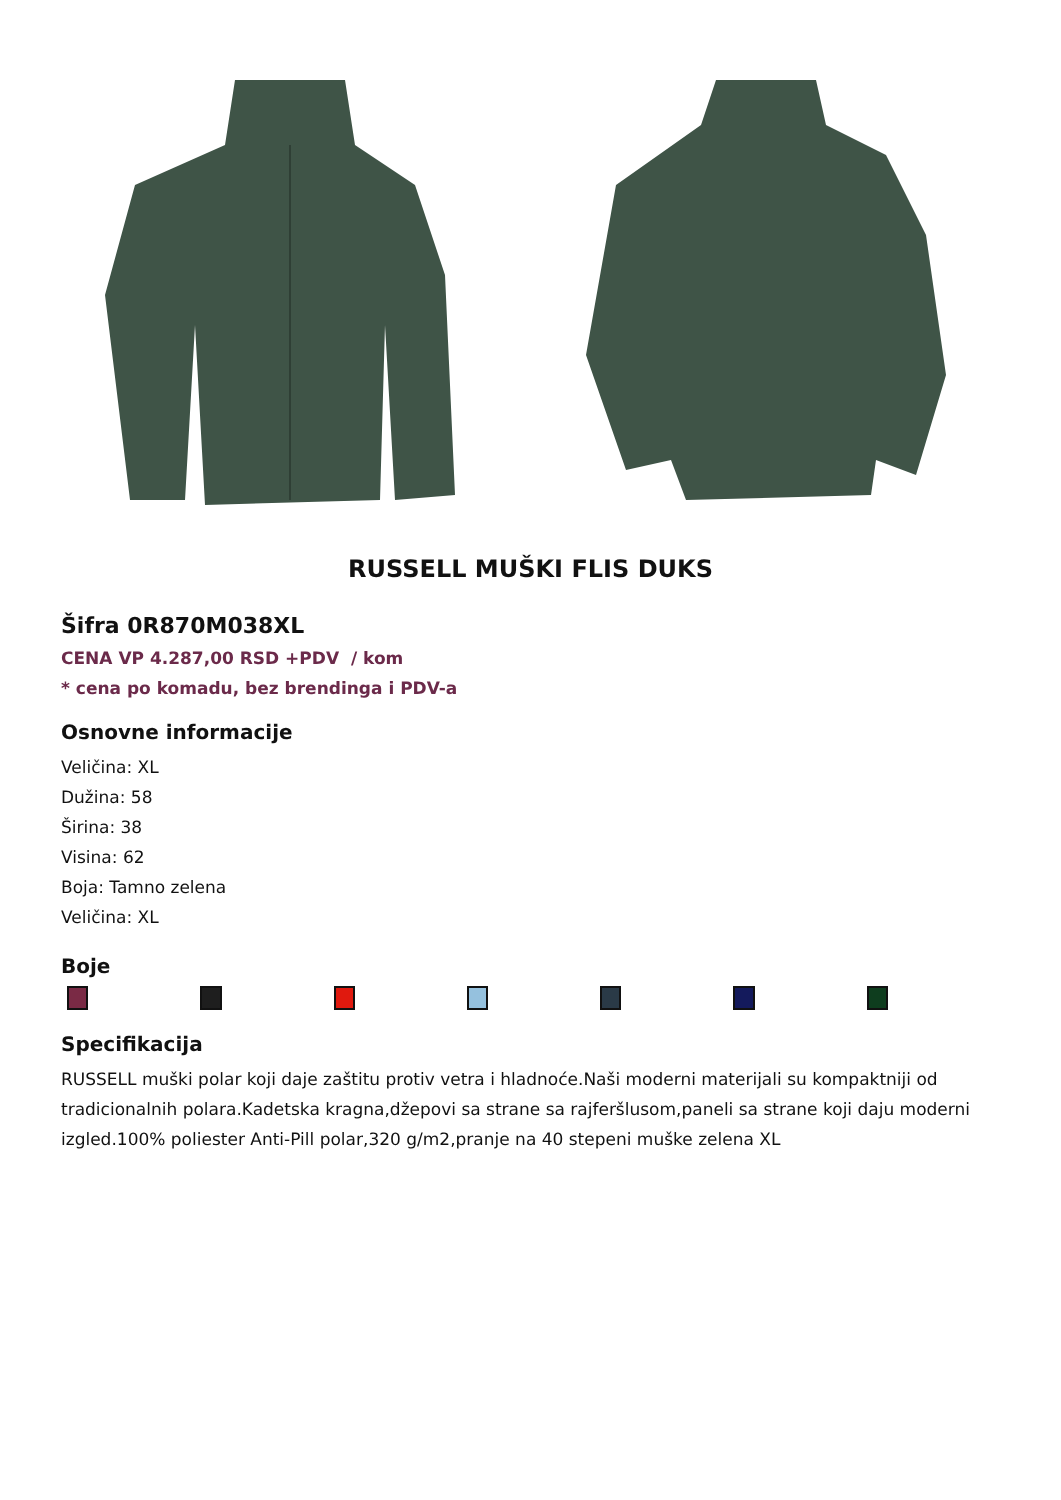RUSSELL MUŠKI FLIS DUKS
Šifra 0R870M038XL
CENA VP 4.287,00 RSD +PDV / kom
* cena po komadu, bez brendinga i PDV-a
Osnovne informacije
Veličina: XL
Dužina: 58
Širina: 38
Visina: 62
Boja: Tamno zelena
Veličina: XL
Boje
Specifikacija
RUSSELL muški polar koji daje zaštitu protiv vetra i hladnoće.Naši moderni materijali su kompaktniji od tradicionalnih polara.Kadetska kragna,džepovi sa strane sa rajferšlusom,paneli sa strane koji daju moderni izgled.100% poliester Anti-Pill polar,320 g/m2,pranje na 40 stepeni muške zelena XL